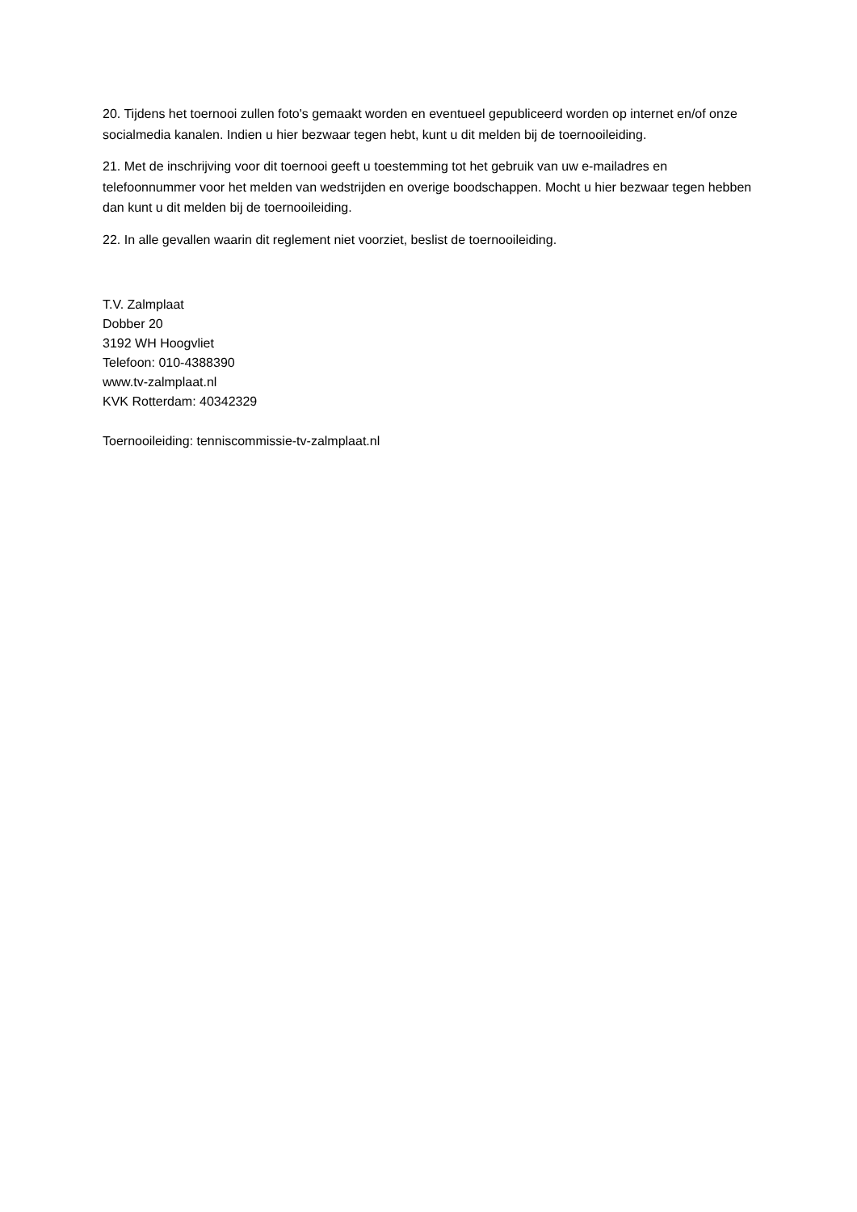20. Tijdens het toernooi zullen foto's gemaakt worden en eventueel gepubliceerd worden op internet en/of onze socialmedia kanalen. Indien u hier bezwaar tegen hebt, kunt u dit melden bij de toernooileiding.
21. Met de inschrijving voor dit toernooi geeft u toestemming tot het gebruik van uw e-mailadres en telefoonnummer voor het melden van wedstrijden en overige boodschappen. Mocht u hier bezwaar tegen hebben dan kunt u dit melden bij de toernooileiding.
22. In alle gevallen waarin dit reglement niet voorziet, beslist de toernooileiding.
T.V. Zalmplaat
Dobber 20
3192 WH Hoogvliet
Telefoon: 010-4388390
www.tv-zalmplaat.nl
KVK Rotterdam: 40342329
Toernooileiding: tenniscommissie-tv-zalmplaat.nl